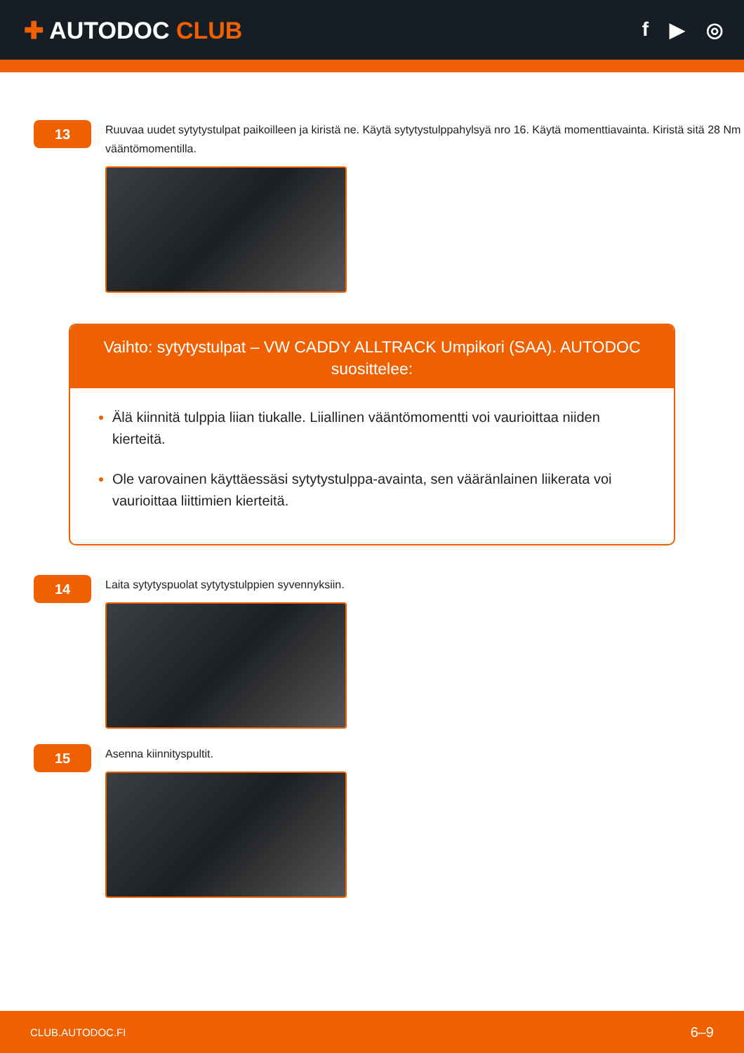✚ AUTODOC CLUB
f ▶ ◎
13
Ruuvaa uudet sytytystulpat paikoilleen ja kiristä ne. Käytä sytytystulppahylsyä nro 16. Käytä momenttiavainta. Kiristä sitä 28 Nm vääntömomentilla.
Vaihto: sytytystulpat – VW CADDY ALLTRACK Umpikori (SAA). AUTODOC suosittelee:
Älä kiinnitä tulppia liian tiukalle. Liiallinen vääntömomentti voi vaurioittaa niiden kierteitä.
Ole varovainen käyttäessäsi sytytystulppa-avainta, sen vääränlainen liikerata voi vaurioittaa liittimien kierteitä.
14
Laita sytytyspuolat sytytystulppien syvennyksiin.
15
Asenna kiinnityspultit.
CLUB.AUTODOC.FI 6–9